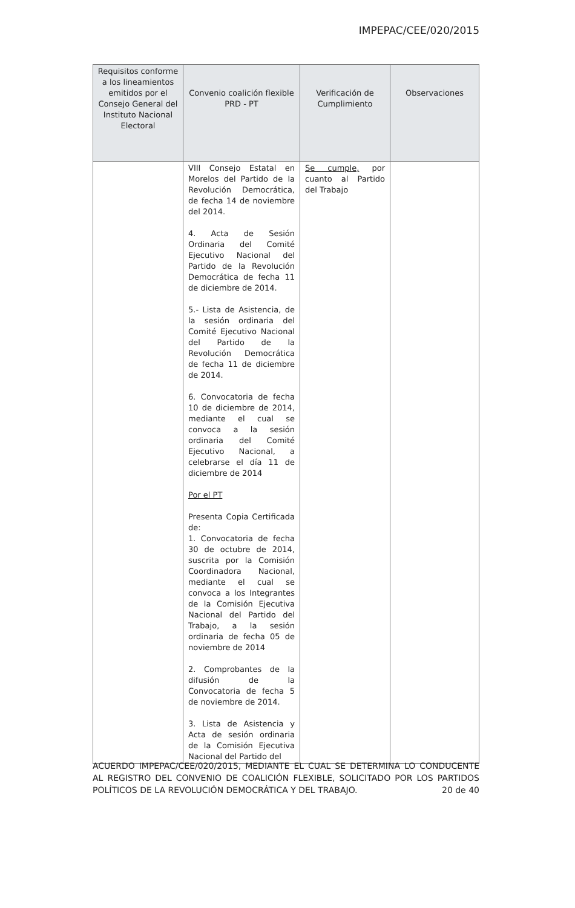IMPEPAC/CEE/020/2015
| Requisitos conforme a los lineamientos emitidos por el Consejo General del Instituto Nacional Electoral | Convenio coalición flexible PRD - PT | Verificación de Cumplimiento | Observaciones |
| --- | --- | --- | --- |
| | VIII Consejo Estatal en Morelos del Partido de la Revolución Democrática, de fecha 14 de noviembre del 2014. 4. Acta de Sesión Ordinaria del Comité Ejecutivo Nacional del Partido de la Revolución Democrática de fecha 11 de diciembre de 2014. 5.- Lista de Asistencia, de la sesión ordinaria del Comité Ejecutivo Nacional del Partido de la Revolución Democrática de fecha 11 de diciembre de 2014. 6. Convocatoria de fecha 10 de diciembre de 2014, mediante el cual se convoca a la sesión ordinaria del Comité Ejecutivo Nacional, a celebrarse el día 11 de diciembre de 2014 Por el PT Presenta Copia Certificada de: 1. Convocatoria de fecha 30 de octubre de 2014, suscrita por la Comisión Coordinadora Nacional, mediante el cual se convoca a los Integrantes de la Comisión Ejecutiva Nacional del Partido del Trabajo, a la sesión ordinaria de fecha 05 de noviembre de 2014 2. Comprobantes de la difusión de la Convocatoria de fecha 5 de noviembre de 2014. 3. Lista de Asistencia y Acta de sesión ordinaria de la Comisión Ejecutiva Nacional del Partido del | Se cumple, por cuanto al Partido del Trabajo | |
ACUERDO IMPEPAC/CEE/020/2015, MEDIANTE EL CUAL SE DETERMINA LO CONDUCENTE AL REGISTRO DEL CONVENIO DE COALICIÓN FLEXIBLE, SOLICITADO POR LOS PARTIDOS POLÍTICOS DE LA REVOLUCIÓN DEMOCRÁTICA Y DEL TRABAJO. 20 de 40